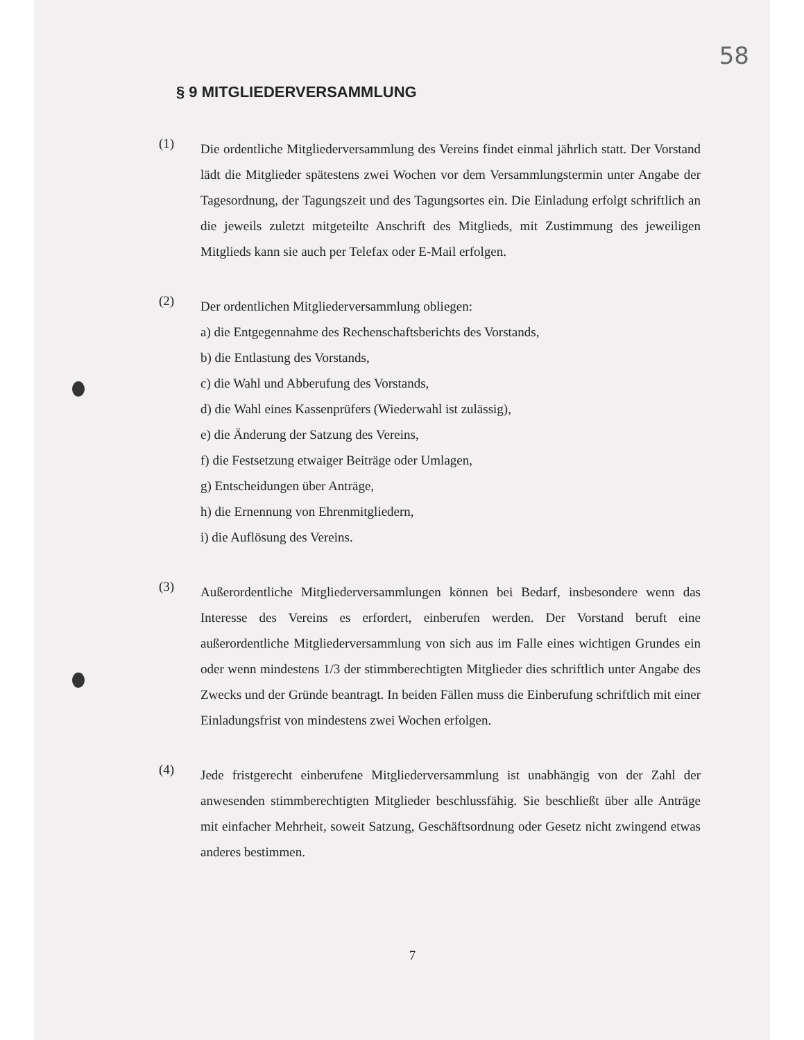58
§ 9 MITGLIEDERVERSAMMLUNG
(1)
Die ordentliche Mitgliederversammlung des Vereins findet einmal jährlich statt. Der Vorstand lädt die Mitglieder spätestens zwei Wochen vor dem Versammlungstermin unter Angabe der Tagesordnung, der Tagungszeit und des Tagungsortes ein. Die Einladung erfolgt schriftlich an die jeweils zuletzt mitgeteilte Anschrift des Mitglieds, mit Zustimmung des jeweiligen Mitglieds kann sie auch per Telefax oder E-Mail erfolgen.
(2)
Der ordentlichen Mitgliederversammlung obliegen:
a) die Entgegennahme des Rechenschaftsberichts des Vorstands,
b) die Entlastung des Vorstands,
c) die Wahl und Abberufung des Vorstands,
d) die Wahl eines Kassenprüfers (Wiederwahl ist zulässig),
e) die Änderung der Satzung des Vereins,
f) die Festsetzung etwaiger Beiträge oder Umlagen,
g) Entscheidungen über Anträge,
h) die Ernennung von Ehrenmitgliedern,
i) die Auflösung des Vereins.
(3)
Außerordentliche Mitgliederversammlungen können bei Bedarf, insbesondere wenn das Interesse des Vereins es erfordert, einberufen werden. Der Vorstand beruft eine außerordentliche Mitgliederversammlung von sich aus im Falle eines wichtigen Grundes ein oder wenn mindestens 1/3 der stimmberechtigten Mitglieder dies schriftlich unter Angabe des Zwecks und der Gründe beantragt. In beiden Fällen muss die Einberufung schriftlich mit einer Einladungsfrist von mindestens zwei Wochen erfolgen.
(4)
Jede fristgerecht einberufene Mitgliederversammlung ist unabhängig von der Zahl der anwesenden stimmberechtigten Mitglieder beschlussfähig. Sie beschließt über alle Anträge mit einfacher Mehrheit, soweit Satzung, Geschäftsordnung oder Gesetz nicht zwingend etwas anderes bestimmen.
7